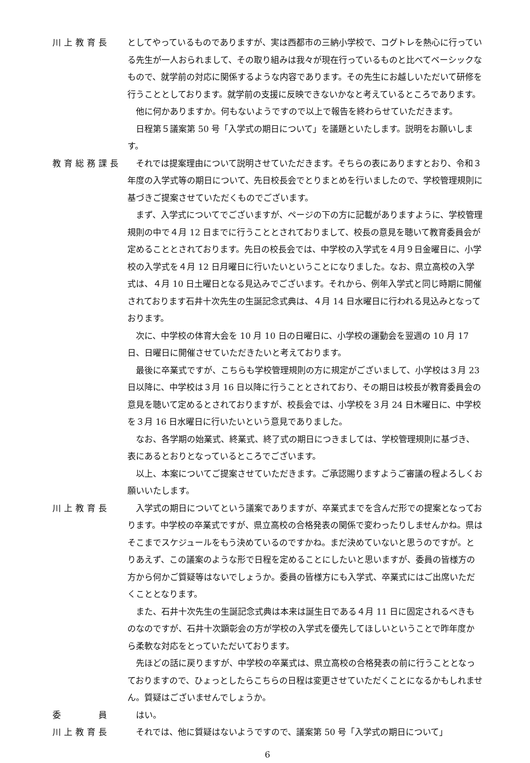川上教育長 としてやっているものでありますが、実は西都市の三納小学校で、コグトレを熱心に行っている先生が一人おられまして、その取り組みは我々が現在行っているものと比べてベーシックなもので、就学前の対応に関係するような内容であります。その先生にお越しいただいて研修を行うこととしております。就学前の支援に反映できないかなと考えているところであります。
他に何かありますか。何もないようですので以上で報告を終わらせていただきます。
日程第５議案第 50 号「入学式の期日について」を議題といたします。説明をお願いします。
教育総務課長 それでは提案理由について説明させていただきます。そちらの表にありますとおり、令和３年度の入学式等の期日について、先日校長会でとりまとめを行いましたので、学校管理規則に基づきご提案させていただくものでございます。
まず、入学式についてでございますが、ページの下の方に記載がありますように、学校管理規則の中で４月 12 日までに行うこととされておりまして、校長の意見を聴いて教育委員会が定めることとされております。先日の校長会では、中学校の入学式を４月９日金曜日に、小学校の入学式を４月 12 日月曜日に行いたいということになりました。なお、県立高校の入学式は、４月 10 日土曜日となる見込みでございます。それから、例年入学式と同じ時期に開催されております石井十次先生の生誕記念式典は、４月 14 日水曜日に行われる見込みとなっております。
次に、中学校の体育大会を 10 月 10 日の日曜日に、小学校の運動会を翌週の 10 月 17 日、日曜日に開催させていただきたいと考えております。
最後に卒業式ですが、こちらも学校管理規則の方に規定がございまして、小学校は３月 23 日以降に、中学校は３月 16 日以降に行うこととされており、その期日は校長が教育委員会の意見を聴いて定めるとされておりますが、校長会では、小学校を３月 24 日木曜日に、中学校を３月 16 日水曜日に行いたいという意見でありました。
なお、各学期の始業式、終業式、終了式の期日につきましては、学校管理規則に基づき、表にあるとおりとなっているところでございます。
以上、本案についてご提案させていただきます。ご承認賜りますようご審議の程よろしくお願いいたします。
川上教育長 入学式の期日についてという議案でありますが、卒業式までを含んだ形での提案となっております。中学校の卒業式ですが、県立高校の合格発表の関係で変わったりしませんかね。県はそこまでスケジュールをもう決めているのですかね。まだ決めていないと思うのですが。とりあえず、この議案のような形で日程を定めることにしたいと思いますが、委員の皆様方の方から何かご質疑等はないでしょうか。委員の皆様方にも入学式、卒業式にはご出席いただくこととなります。
また、石井十次先生の生誕記念式典は本来は誕生日である４月 11 日に固定されるべきものなのですが、石井十次顕彰会の方が学校の入学式を優先してほしいということで昨年度から柔軟な対応をとっていただいております。
先ほどの話に戻りますが、中学校の卒業式は、県立高校の合格発表の前に行うこととなっておりますので、ひょっとしたらこちらの日程は変更させていただくことになるかもしれません。質疑はございませんでしょうか。
委　　　員 はい。
川上教育長 それでは、他に質疑はないようですので、議案第 50 号「入学式の期日について」
6